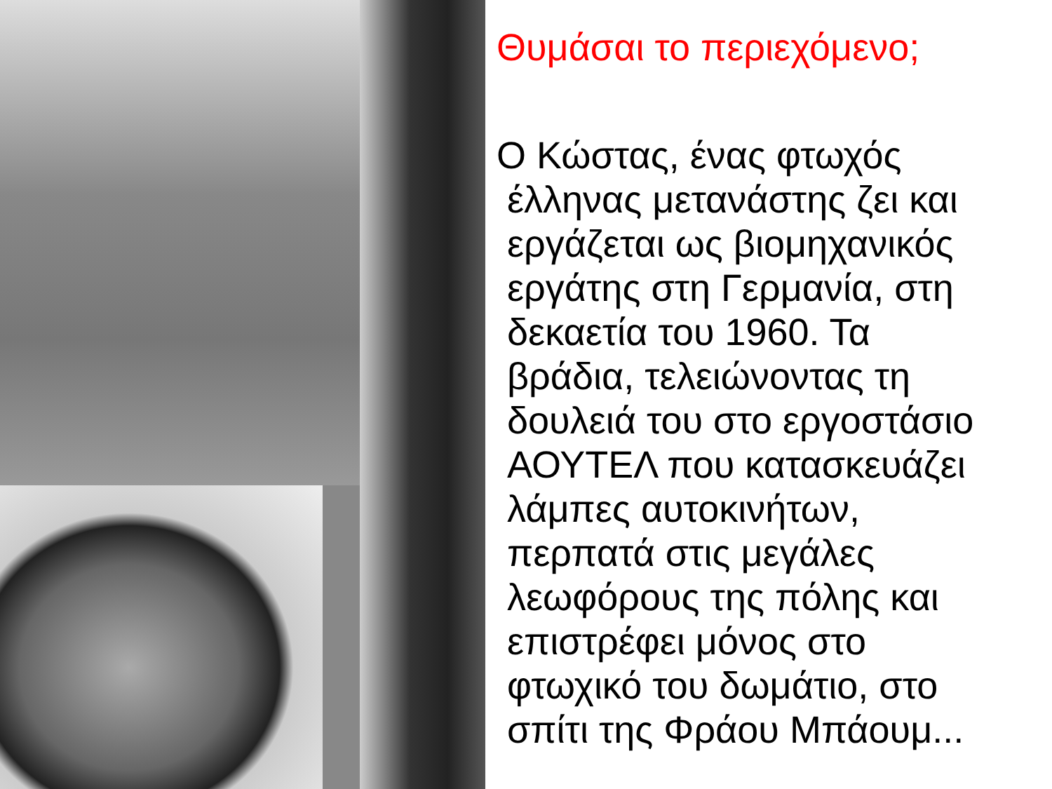Θυμάσαι το περιεχόμενο;
Ο Κώστας, ένας φτωχός
έλληνας μετανάστης ζει και
εργάζεται ως βιομηχανικός
εργάτης στη Γερμανία, στη
δεκαετία του 1960. Τα
βράδια, τελειώνοντας τη
δουλειά του στο εργοστάσιο
ΑΟΥΤΕΛ που κατασκευάζει
λάμπες αυτοκινήτων,
περπατά στις μεγάλες
λεωφόρους της πόλης και
επιστρέφει μόνος στο
φτωχικό του δωμάτιο, στο
σπίτι της Φράου Μπάουμ...